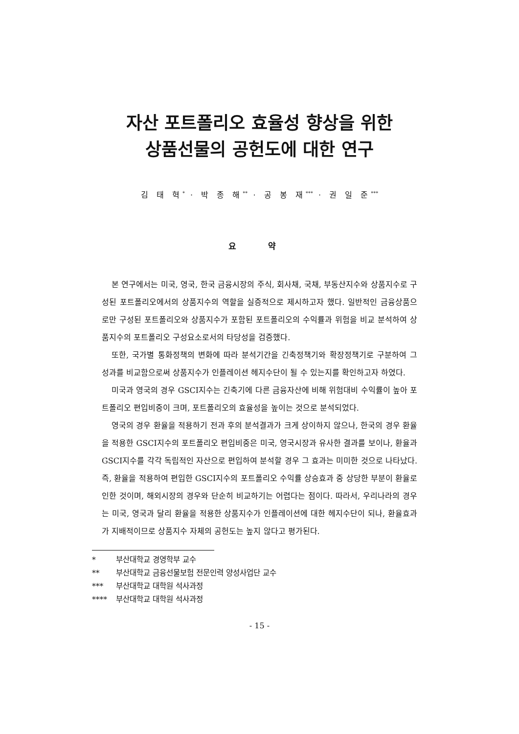자산 포트폴리오 효율성 향상을 위한
상품선물의 공헌도에 대한 연구
김 태 혁<sup>*</sup> · 박 종 해<sup>**</sup> · 공 봉 재<sup>***</sup> · 권 일 준<sup>***</sup>
요 약
본 연구에서는 미국, 영국, 한국 금융시장의 주식, 회사채, 국채, 부동산지수와 상품지수로 구성된 포트폴리오에서의 상품지수의 역할을 실증적으로 제시하고자 했다. 일반적인 금융상품으로만 구성된 포트폴리오와 상품지수가 포함된 포트폴리오의 수익률과 위험을 비교 분석하여 상품지수의 포트폴리오 구성요소로서의 타당성을 검증했다.
또한, 국가별 통화정책의 변화에 따라 분석기간을 긴축정책기와 확장정책기로 구분하여 그 성과를 비교함으로써 상품지수가 인플레이션 헤지수단이 될 수 있는지를 확인하고자 하였다.
미국과 영국의 경우 GSCI지수는 긴축기에 다른 금융자산에 비해 위험대비 수익률이 높아 포트폴리오 편입비중이 크며, 포트폴리오의 효율성을 높이는 것으로 분석되었다.
영국의 경우 환율을 적용하기 전과 후의 분석결과가 크게 상이하지 않으나, 한국의 경우 환율을 적용한 GSCI지수의 포트폴리오 편입비중은 미국, 영국시장과 유사한 결과를 보이나, 환율과 GSCI지수를 각각 독립적인 자산으로 편입하여 분석할 경우 그 효과는 미미한 것으로 나타났다. 즉, 환율을 적용하여 편입한 GSCI지수의 포트폴리오 수익률 상승효과 중 상당한 부분이 환율로 인한 것이며, 해외시장의 경우와 단순히 비교하기는 어렵다는 점이다. 따라서, 우리나라의 경우는 미국, 영국과 달리 환율을 적용한 상품지수가 인플레이션에 대한 헤지수단이 되나, 환율효과가 지배적이므로 상품지수 자체의 공헌도는 높지 않다고 평가된다.
* 부산대학교 경영학부 교수
** 부산대학교 금융선물보험 전문인력 양성사업단 교수
*** 부산대학교 대학원 석사과정
**** 부산대학교 대학원 석사과정
- 15 -